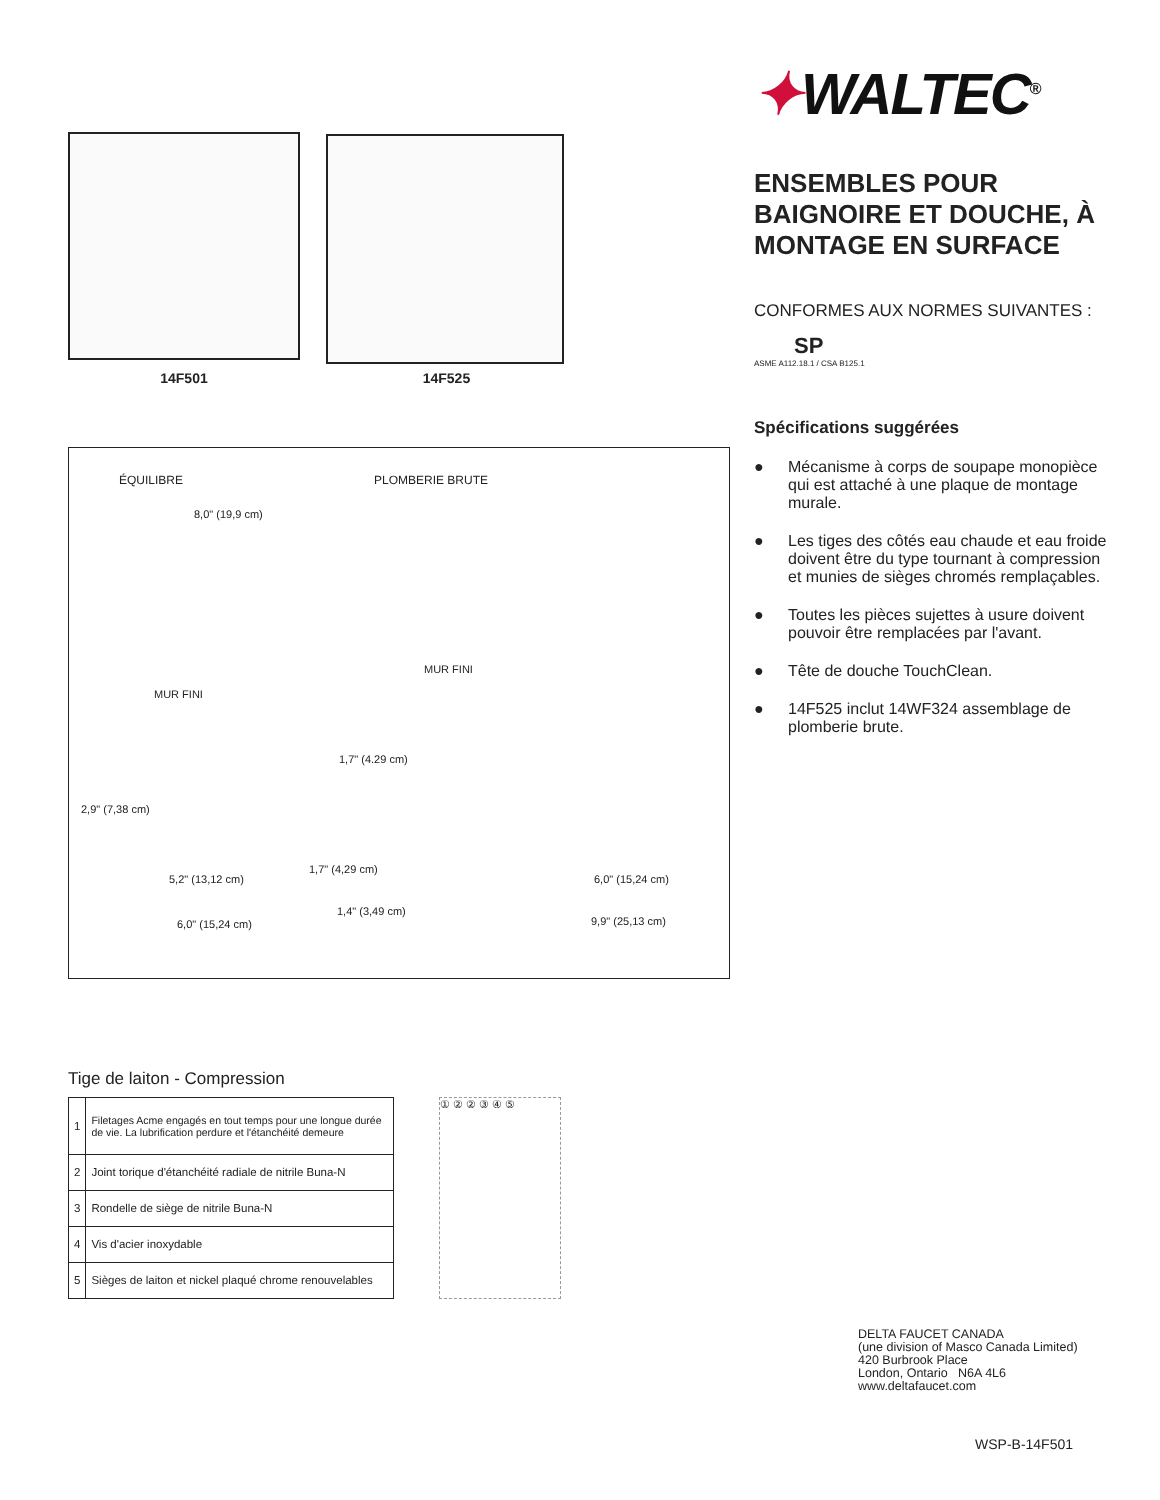14F501
14F525
ÉQUILIBRE PLOMBERIE BRUTE
8,0" (19,9 cm)
MUR FINI
MUR FINI
1,7" (4.29 cm)
2,9" (7,38 cm)
1,7" (4,29 cm)
5,2" (13,12 cm) 6,0" (15,24 cm)
1,4" (3,49 cm)
6,0" (15,24 cm) 9,9" (25,13 cm)
Tige de laiton - Compression
| 1 | Filetages Acme engagés en tout temps pour une longue durée de vie. La lubrification perdure et l'étanchéité demeure |
| 2 | Joint torique d'étanchéité radiale de nitrile Buna-N |
| 3 | Rondelle de siège de nitrile Buna-N |
| 4 | Vis d'acier inoxydable |
| 5 | Sièges de laiton et nickel plaqué chrome renouvelables |
① ② ② ③ ④ ⑤
✦WALTEC<sup>®</sup>
ENSEMBLES POUR BAIGNOIRE ET DOUCHE, À MONTAGE EN SURFACE
CONFORMES AUX NORMES SUIVANTES :
SP
ASME A112.18.1 / CSA B125.1
Spécifications suggérées
● Mécanisme à corps de soupape monopièce qui est attaché à une plaque de montage murale.
● Les tiges des côtés eau chaude et eau froide doivent être du type tournant à compression et munies de sièges chromés remplaçables.
● Toutes les pièces sujettes à usure doivent pouvoir être remplacées par l'avant.
● Tête de douche TouchClean.
● 14F525 inclut 14WF324 assemblage de plomberie brute.
DELTA FAUCET CANADA
(une division of Masco Canada Limited)
420 Burbrook Place
London, Ontario N6A 4L6
www.deltafaucet.com
WSP-B-14F501